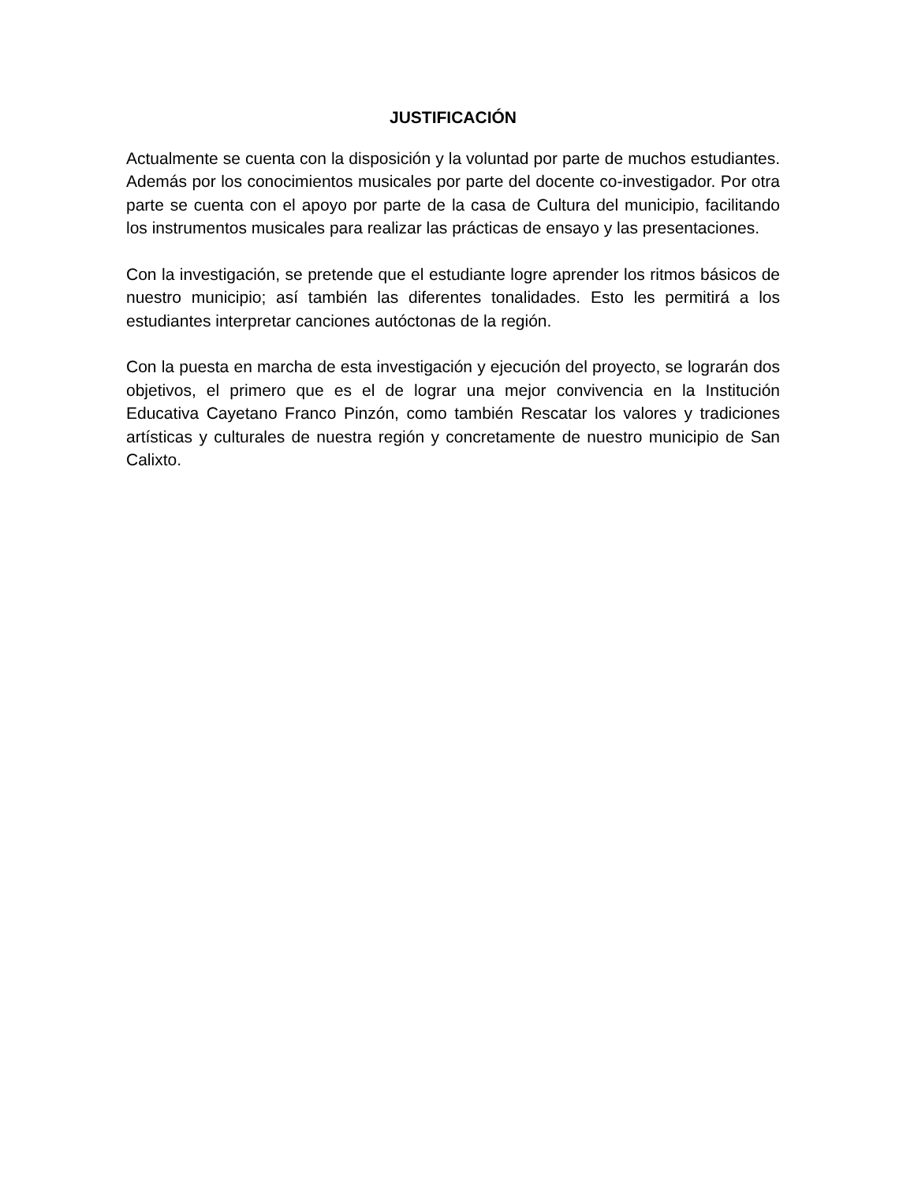JUSTIFICACIÓN
Actualmente se cuenta con la disposición y la voluntad por parte de muchos estudiantes. Además por los conocimientos musicales por parte del docente co-investigador. Por otra parte se cuenta con el apoyo por parte de la casa de Cultura del municipio, facilitando los instrumentos musicales para realizar las prácticas de ensayo y las presentaciones.
Con la investigación, se pretende que el estudiante logre aprender los ritmos básicos de nuestro municipio; así también las diferentes tonalidades. Esto les permitirá a los estudiantes interpretar canciones autóctonas de la región.
Con la puesta en marcha de esta investigación y ejecución del proyecto, se lograrán dos objetivos, el primero que es el de lograr una mejor convivencia en la Institución Educativa Cayetano Franco Pinzón, como también Rescatar los valores y tradiciones artísticas y culturales de nuestra región y concretamente de nuestro municipio de San Calixto.